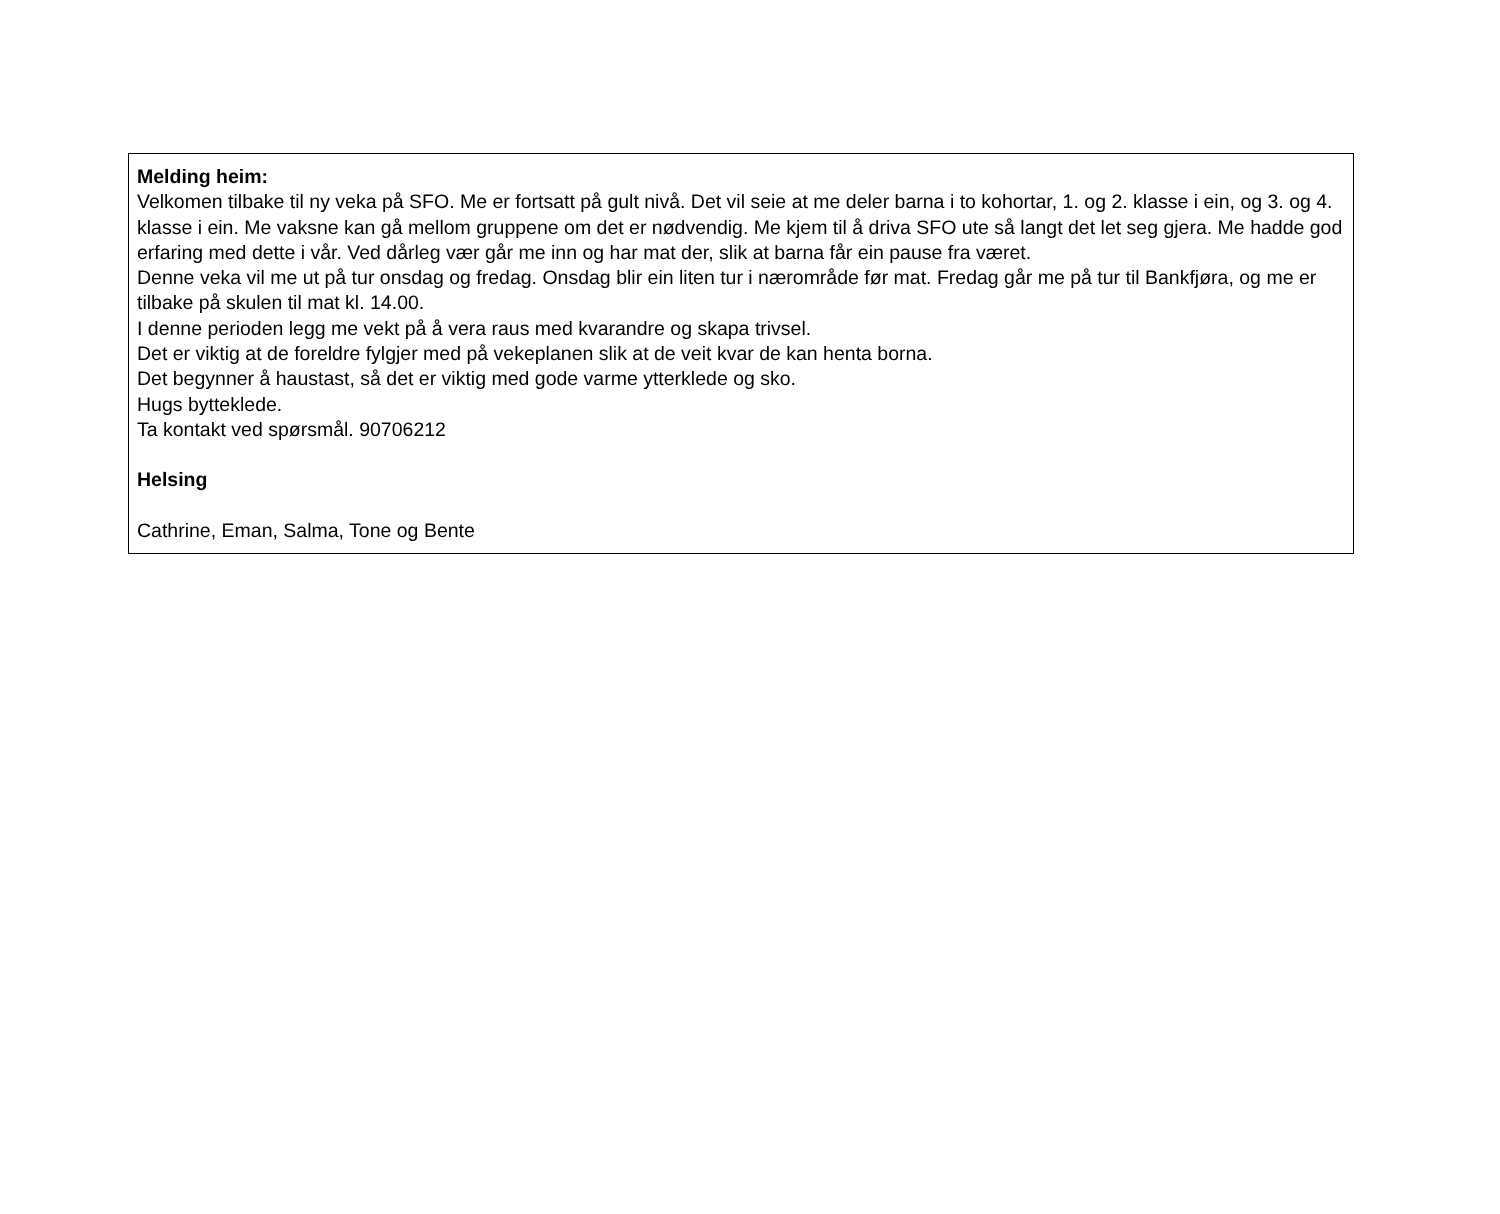Melding heim:
Velkomen tilbake til ny veka på SFO. Me er fortsatt på gult nivå. Det vil seie at me deler barna i to kohortar, 1. og 2. klasse i ein, og 3. og 4. klasse i ein. Me vaksne kan gå mellom gruppene om det er nødvendig. Me kjem til å driva SFO ute så langt det let seg gjera. Me hadde god erfaring med dette i vår. Ved dårleg vær går me inn og har mat der, slik at barna får ein pause fra været.
Denne veka vil me ut på tur onsdag og fredag. Onsdag blir ein liten tur i nærområde før mat. Fredag går me på tur til Bankfjøra, og me er tilbake på skulen til mat kl. 14.00.
I denne perioden legg me vekt på å vera raus med kvarandre og skapa trivsel.
Det er viktig at de foreldre fylgjer med på vekeplanen slik at de veit kvar de kan henta borna.
Det begynner å haustast, så det er viktig med gode varme ytterklede og sko.
Hugs bytteklede.
Ta kontakt ved spørsmål. 90706212
Helsing
Cathrine, Eman, Salma, Tone og Bente